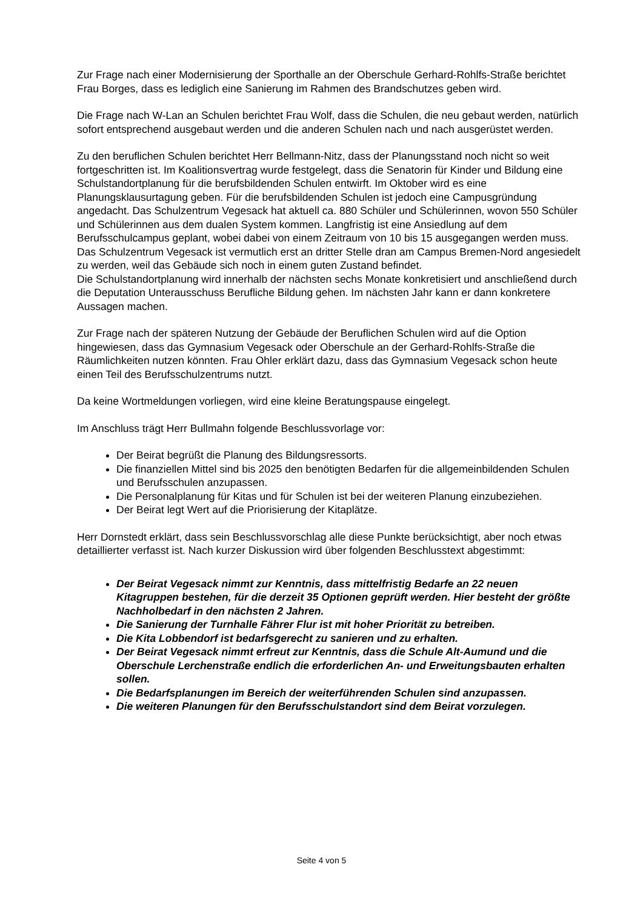Zur Frage nach einer Modernisierung der Sporthalle an der Oberschule Gerhard-Rohlfs-Straße berichtet Frau Borges, dass es lediglich eine Sanierung im Rahmen des Brandschutzes geben wird.
Die Frage nach W-Lan an Schulen berichtet Frau Wolf, dass die Schulen, die neu gebaut werden, natürlich sofort entsprechend ausgebaut werden und die anderen Schulen nach und nach ausgerüstet werden.
Zu den beruflichen Schulen berichtet Herr Bellmann-Nitz, dass der Planungsstand noch nicht so weit fortgeschritten ist. Im Koalitionsvertrag wurde festgelegt, dass die Senatorin für Kinder und Bildung eine Schulstandortplanung für die berufsbildenden Schulen entwirft. Im Oktober wird es eine Planungsklausurtagung geben. Für die berufsbildenden Schulen ist jedoch eine Campusgründung angedacht. Das Schulzentrum Vegesack hat aktuell ca. 880 Schüler und Schülerinnen, wovon 550 Schüler und Schülerinnen aus dem dualen System kommen. Langfristig ist eine Ansiedlung auf dem Berufsschulcampus geplant, wobei dabei von einem Zeitraum von 10 bis 15 ausgegangen werden muss. Das Schulzentrum Vegesack ist vermutlich erst an dritter Stelle dran am Campus Bremen-Nord angesiedelt zu werden, weil das Gebäude sich noch in einem guten Zustand befindet.
Die Schulstandortplanung wird innerhalb der nächsten sechs Monate konkretisiert und anschließend durch die Deputation Unterausschuss Berufliche Bildung gehen. Im nächsten Jahr kann er dann konkretere Aussagen machen.
Zur Frage nach der späteren Nutzung der Gebäude der Beruflichen Schulen wird auf die Option hingewiesen, dass das Gymnasium Vegesack oder Oberschule an der Gerhard-Rohlfs-Straße die Räumlichkeiten nutzen könnten. Frau Ohler erklärt dazu, dass das Gymnasium Vegesack schon heute einen Teil des Berufsschulzentrums nutzt.
Da keine Wortmeldungen vorliegen, wird eine kleine Beratungspause eingelegt.
Im Anschluss trägt Herr Bullmahn folgende Beschlussvorlage vor:
Der Beirat begrüßt die Planung des Bildungsressorts.
Die finanziellen Mittel sind bis 2025 den benötigten Bedarfen für die allgemeinbildenden Schulen und Berufsschulen anzupassen.
Die Personalplanung für Kitas und für Schulen ist bei der weiteren Planung einzubeziehen.
Der Beirat legt Wert auf die Priorisierung der Kitaplätze.
Herr Dornstedt erklärt, dass sein Beschlussvorschlag alle diese Punkte berücksichtigt, aber noch etwas detaillierter verfasst ist. Nach kurzer Diskussion wird über folgenden Beschlusstext abgestimmt:
Der Beirat Vegesack nimmt zur Kenntnis, dass mittelfristig Bedarfe an 22 neuen Kitagruppen bestehen, für die derzeit 35 Optionen geprüft werden. Hier besteht der größte Nachholbedarf in den nächsten 2 Jahren.
Die Sanierung der Turnhalle Fährer Flur ist mit hoher Priorität zu betreiben.
Die Kita Lobbendorf ist bedarfsgerecht zu sanieren und zu erhalten.
Der Beirat Vegesack nimmt erfreut zur Kenntnis, dass die Schule Alt-Aumund und die Oberschule Lerchenstraße endlich die erforderlichen An- und Erweitungsbauten erhalten sollen.
Die Bedarfsplanungen im Bereich der weiterführenden Schulen sind anzupassen.
Die weiteren Planungen für den Berufsschulstandort sind dem Beirat vorzulegen.
Seite 4 von 5